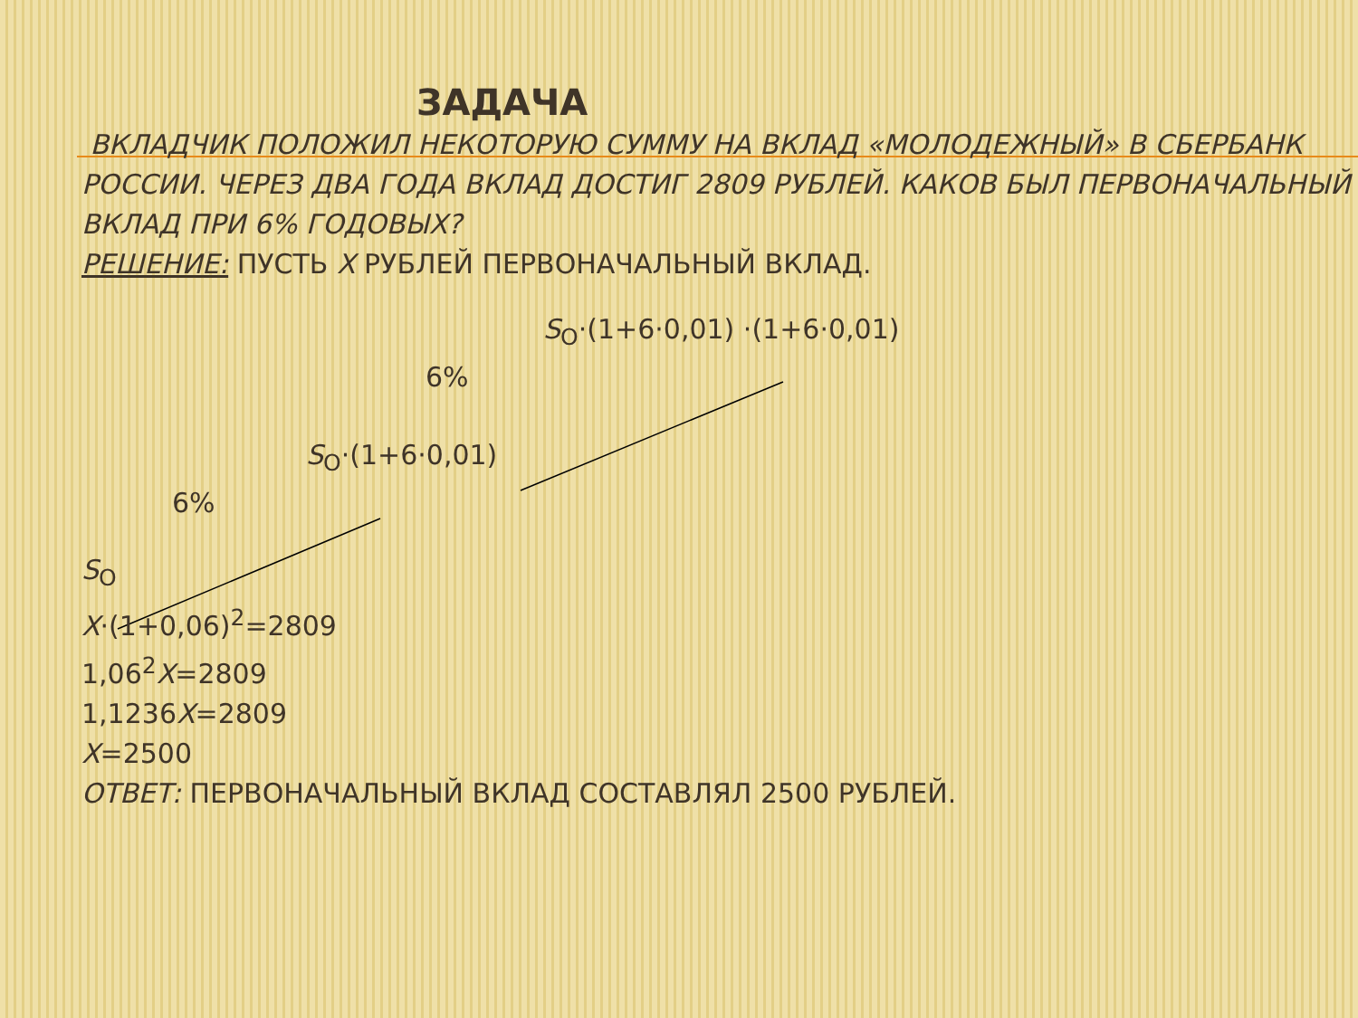ЗАДАЧА
ВКЛАДЧИК ПОЛОЖИЛ НЕКОТОРУЮ СУММУ НА ВКЛАД «МОЛОДЕЖНЫЙ» В СБЕРБАНК РОССИИ. ЧЕРЕЗ ДВА ГОДА ВКЛАД ДОСТИГ 2809 РУБЛЕЙ. КАКОВ БЫЛ ПЕРВОНАЧАЛЬНЫЙ ВКЛАД ПРИ 6% ГОДОВЫХ?
РЕШЕНИЕ: ПУСТЬ Х РУБЛЕЙ ПЕРВОНАЧАЛЬНЫЙ ВКЛАД.
S<sub>O</sub>·(1+6·0,01) ·(1+6·0,01)
6%
S<sub>O</sub>·(1+6·0,01)
6%
S<sub>O</sub>
Х·(1+0,06)<sup>2</sup>=2809
1,06<sup>2</sup>Х=2809
1,1236Х=2809
Х=2500
ОТВЕТ: ПЕРВОНАЧАЛЬНЫЙ ВКЛАД СОСТАВЛЯЛ 2500 РУБЛЕЙ.